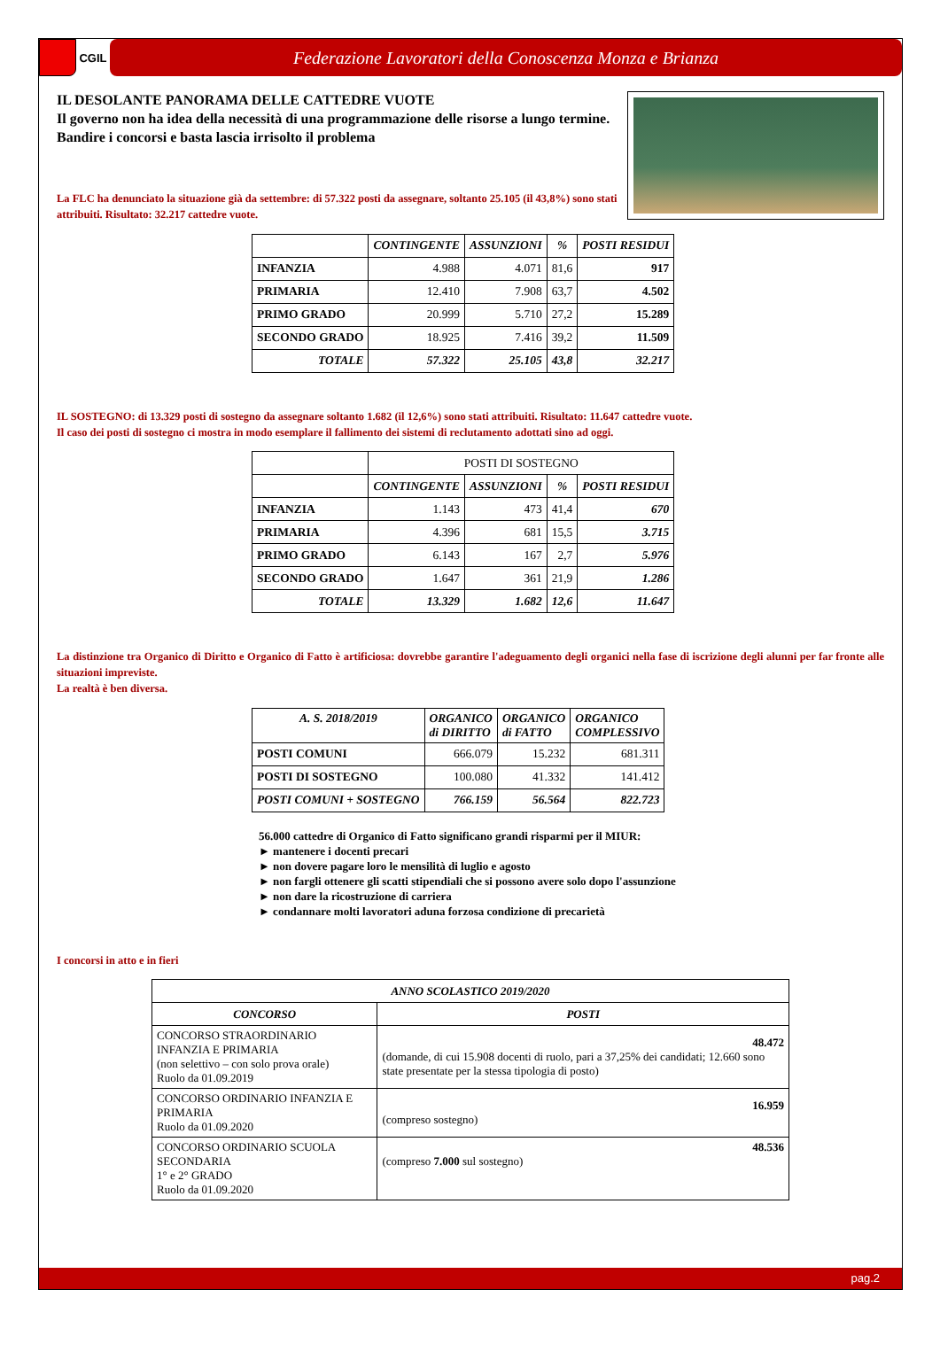CGIL
Federazione Lavoratori della Conoscenza Monza e Brianza
IL DESOLANTE PANORAMA DELLE CATTEDRE VUOTE
Il governo non ha idea della necessità di una programmazione delle risorse a lungo termine.
Bandire i concorsi e basta lascia irrisolto il problema
La FLC ha denunciato la situazione già da settembre: di 57.322 posti da assegnare, soltanto 25.105 (il 43,8%) sono stati attribuiti. Risultato: 32.217 cattedre vuote.
| | CONTINGENTE | ASSUNZIONI | % | POSTI RESIDUI |
| INFANZIA | 4.988 | 4.071 | 81,6 | 917 |
| PRIMARIA | 12.410 | 7.908 | 63,7 | 4.502 |
| PRIMO GRADO | 20.999 | 5.710 | 27,2 | 15.289 |
| SECONDO GRADO | 18.925 | 7.416 | 39,2 | 11.509 |
| TOTALE | 57.322 | 25.105 | 43,8 | 32.217 |
IL SOSTEGNO: di 13.329 posti di sostegno da assegnare soltanto 1.682 (il 12,6%) sono stati attribuiti. Risultato: 11.647 cattedre vuote.
Il caso dei posti di sostegno ci mostra in modo esemplare il fallimento dei sistemi di reclutamento adottati sino ad oggi.
| | POSTI DI SOSTEGNO | | | |
| | CONTINGENTE | ASSUNZIONI | % | POSTI RESIDUI |
| INFANZIA | 1.143 | 473 | 41,4 | 670 |
| PRIMARIA | 4.396 | 681 | 15,5 | 3.715 |
| PRIMO GRADO | 6.143 | 167 | 2,7 | 5.976 |
| SECONDO GRADO | 1.647 | 361 | 21,9 | 1.286 |
| TOTALE | 13.329 | 1.682 | 12,6 | 11.647 |
La distinzione tra Organico di Diritto e Organico di Fatto è artificiosa: dovrebbe garantire l'adeguamento degli organici nella fase di iscrizione degli alunni per far fronte alle situazioni impreviste.
La realtà è ben diversa.
| A. S. 2018/2019 | ORGANICO di DIRITTO | ORGANICO di FATTO | ORGANICO COMPLESSIVO |
| --- | --- | --- | --- |
| POSTI COMUNI | 666.079 | 15.232 | 681.311 |
| POSTI DI SOSTEGNO | 100.080 | 41.332 | 141.412 |
| POSTI COMUNI + SOSTEGNO | 766.159 | 56.564 | 822.723 |
56.000 cattedre di Organico di Fatto significano grandi risparmi per il MIUR:
► mantenere i docenti precari
► non dovere pagare loro le mensilità di luglio e agosto
► non fargli ottenere gli scatti stipendiali che si possono avere solo dopo l'assunzione
► non dare la ricostruzione di carriera
► condannare molti lavoratori aduna forzosa condizione di precarietà
I concorsi in atto e in fieri
| ANNO SCOLASTICO 2019/2020 | |
| --- | --- |
| CONCORSO | POSTI |
| CONCORSO STRAORDINARIO INFANZIA E PRIMARIA (non selettivo – con solo prova orale) Ruolo da 01.09.2019 | 48.472 (domande, di cui 15.908 docenti di ruolo, pari a 37,25% dei candidati; 12.660 sono state presentate per la stessa tipologia di posto) |
| CONCORSO ORDINARIO INFANZIA E PRIMARIA Ruolo da 01.09.2020 | 16.959 (compreso sostegno) |
| CONCORSO ORDINARIO SCUOLA SECONDARIA 1° e 2° GRADO Ruolo da 01.09.2020 | 48.536 (compreso 7.000 sul sostegno) |
pag.2